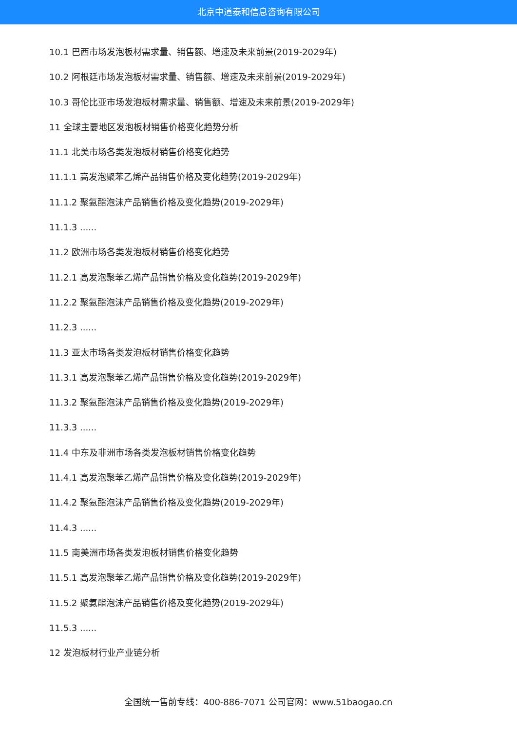北京中道泰和信息咨询有限公司
10.1 巴西市场发泡板材需求量、销售额、增速及未来前景(2019-2029年)
10.2 阿根廷市场发泡板材需求量、销售额、增速及未来前景(2019-2029年)
10.3 哥伦比亚市场发泡板材需求量、销售额、增速及未来前景(2019-2029年)
11 全球主要地区发泡板材销售价格变化趋势分析
11.1 北美市场各类发泡板材销售价格变化趋势
11.1.1 高发泡聚苯乙烯产品销售价格及变化趋势(2019-2029年)
11.1.2 聚氨酯泡沫产品销售价格及变化趋势(2019-2029年)
11.1.3 ......
11.2 欧洲市场各类发泡板材销售价格变化趋势
11.2.1 高发泡聚苯乙烯产品销售价格及变化趋势(2019-2029年)
11.2.2 聚氨酯泡沫产品销售价格及变化趋势(2019-2029年)
11.2.3 ......
11.3 亚太市场各类发泡板材销售价格变化趋势
11.3.1 高发泡聚苯乙烯产品销售价格及变化趋势(2019-2029年)
11.3.2 聚氨酯泡沫产品销售价格及变化趋势(2019-2029年)
11.3.3 ......
11.4 中东及非洲市场各类发泡板材销售价格变化趋势
11.4.1 高发泡聚苯乙烯产品销售价格及变化趋势(2019-2029年)
11.4.2 聚氨酯泡沫产品销售价格及变化趋势(2019-2029年)
11.4.3 ......
11.5 南美洲市场各类发泡板材销售价格变化趋势
11.5.1 高发泡聚苯乙烯产品销售价格及变化趋势(2019-2029年)
11.5.2 聚氨酯泡沫产品销售价格及变化趋势(2019-2029年)
11.5.3 ......
12 发泡板材行业产业链分析
全国统一售前专线：400-886-7071 公司官网：www.51baogao.cn